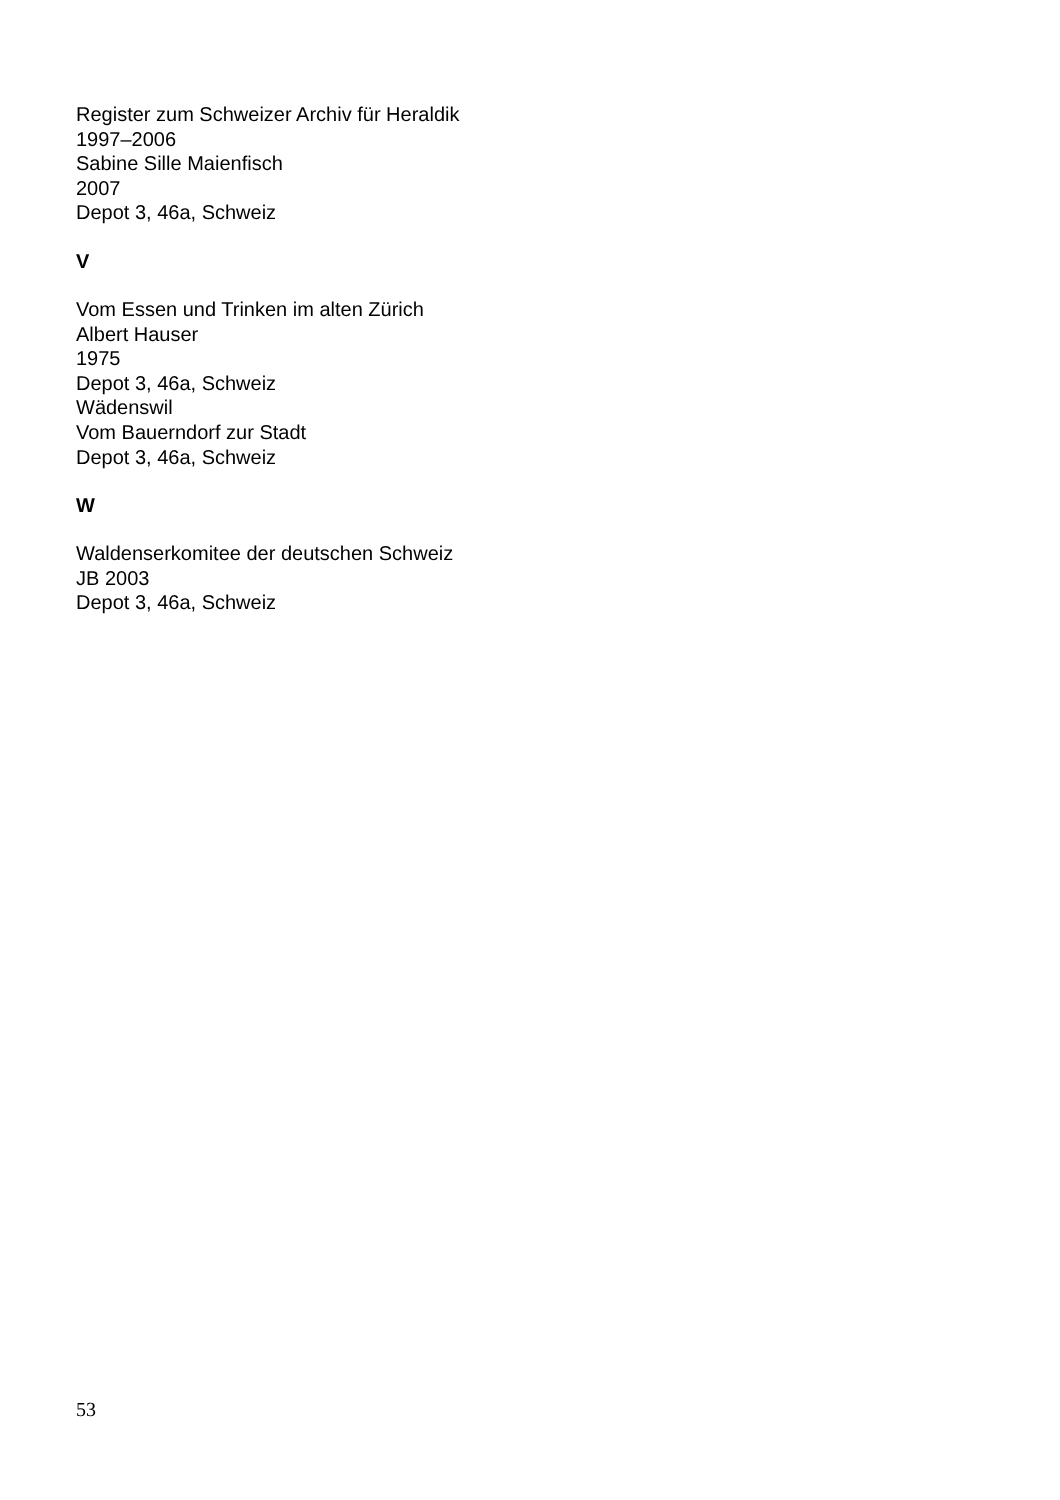Register zum Schweizer Archiv für Heraldik
1997–2006
Sabine Sille Maienfisch
2007
Depot 3, 46a, Schweiz
V
Vom Essen und Trinken im alten Zürich
Albert Hauser
1975
Depot 3, 46a, Schweiz
Wädenswil
Vom Bauerndorf zur Stadt
Depot 3, 46a, Schweiz
W
Waldenserkomitee der deutschen Schweiz
JB 2003
Depot 3, 46a, Schweiz
53